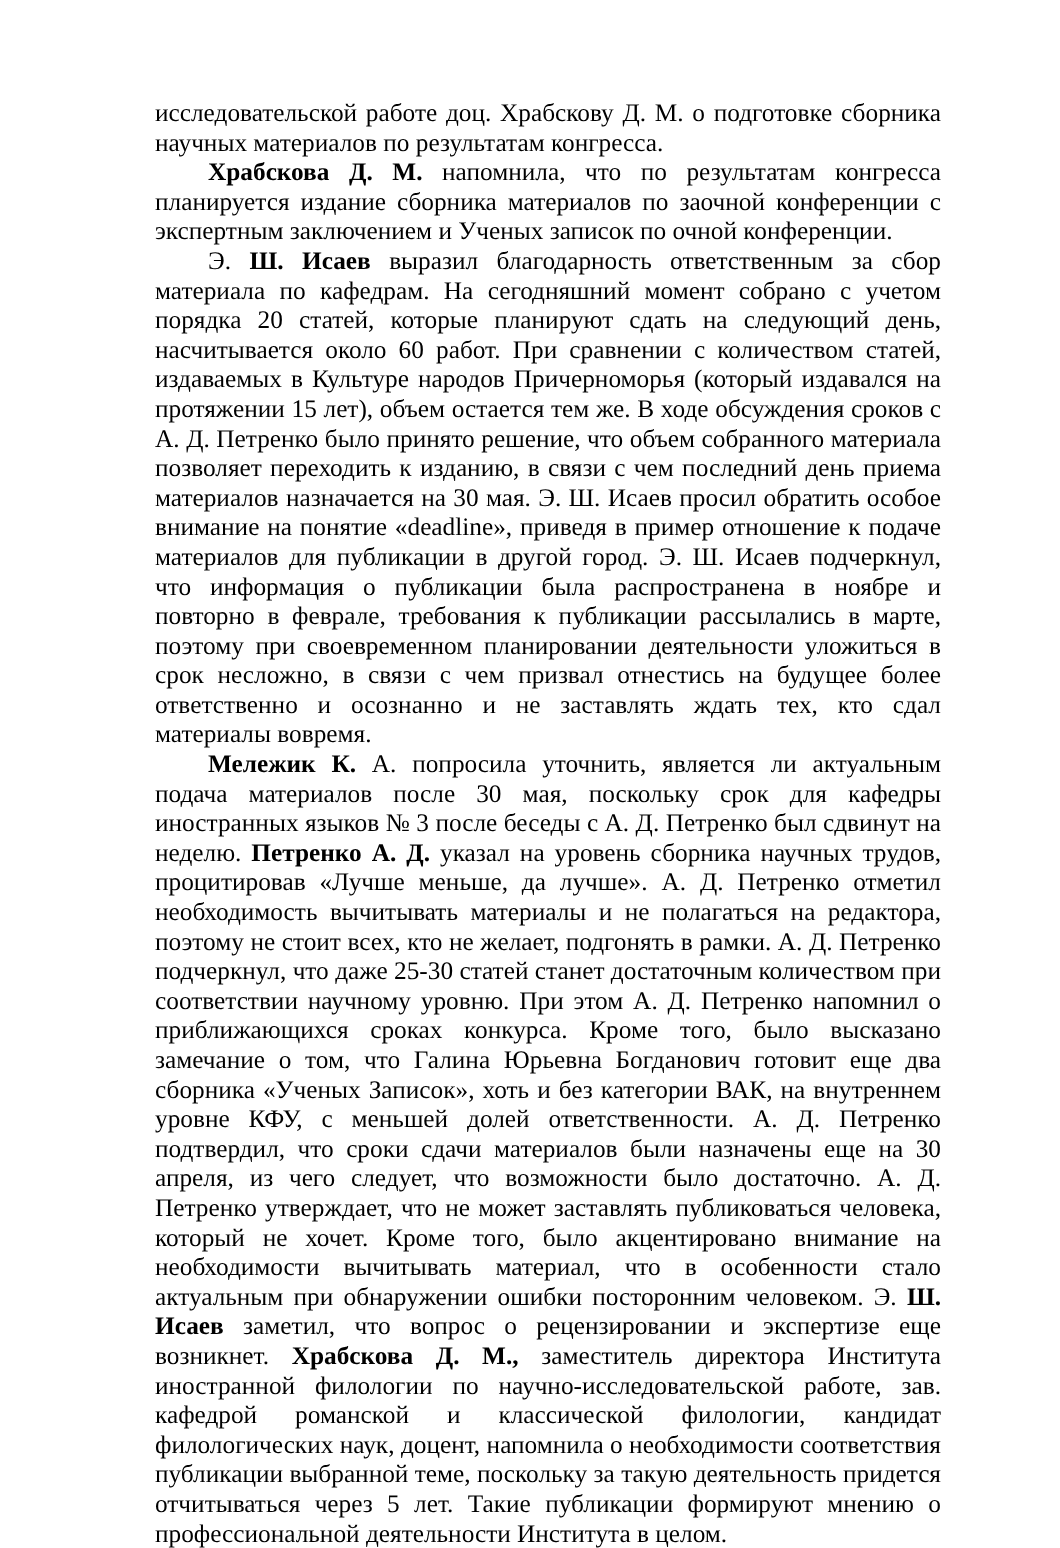исследовательской работе доц. Храбскову Д. М. о подготовке сборника научных материалов по результатам конгресса.
Храбскова Д. М. напомнила, что по результатам конгресса планируется издание сборника материалов по заочной конференции с экспертным заключением и Ученых записок по очной конференции.
Э. Ш. Исаев выразил благодарность ответственным за сбор материала по кафедрам. На сегодняшний момент собрано с учетом порядка 20 статей, которые планируют сдать на следующий день, насчитывается около 60 работ. При сравнении с количеством статей, издаваемых в Культуре народов Причерноморья (который издавался на протяжении 15 лет), объем остается тем же. В ходе обсуждения сроков с А. Д. Петренко было принято решение, что объем собранного материала позволяет переходить к изданию, в связи с чем последний день приема материалов назначается на 30 мая. Э. Ш. Исаев просил обратить особое внимание на понятие «deadline», приведя в пример отношение к подаче материалов для публикации в другой город. Э. Ш. Исаев подчеркнул, что информация о публикации была распространена в ноябре и повторно в феврале, требования к публикации рассылались в марте, поэтому при своевременном планировании деятельности уложиться в срок несложно, в связи с чем призвал отнестись на будущее более ответственно и осознанно и не заставлять ждать тех, кто сдал материалы вовремя.
Мележик К. А. попросила уточнить, является ли актуальным подача материалов после 30 мая, поскольку срок для кафедры иностранных языков № 3 после беседы с А. Д. Петренко был сдвинут на неделю. Петренко А. Д. указал на уровень сборника научных трудов, процитировав «Лучше меньше, да лучше». А. Д. Петренко отметил необходимость вычитывать материалы и не полагаться на редактора, поэтому не стоит всех, кто не желает, подгонять в рамки. А. Д. Петренко подчеркнул, что даже 25-30 статей станет достаточным количеством при соответствии научному уровню. При этом А. Д. Петренко напомнил о приближающихся сроках конкурса. Кроме того, было высказано замечание о том, что Галина Юрьевна Богданович готовит еще два сборника «Ученых Записок», хоть и без категории ВАК, на внутреннем уровне КФУ, с меньшей долей ответственности. А. Д. Петренко подтвердил, что сроки сдачи материалов были назначены еще на 30 апреля, из чего следует, что возможности было достаточно. А. Д. Петренко утверждает, что не может заставлять публиковаться человека, который не хочет. Кроме того, было акцентировано внимание на необходимости вычитывать материал, что в особенности стало актуальным при обнаружении ошибки посторонним человеком. Э. Ш. Исаев заметил, что вопрос о рецензировании и экспертизе еще возникнет. Храбскова Д. М., заместитель директора Института иностранной филологии по научно-исследовательской работе, зав. кафедрой романской и классической филологии, кандидат филологических наук, доцент, напомнила о необходимости соответствия публикации выбранной теме, поскольку за такую деятельность придется отчитываться через 5 лет. Такие публикации формируют мнению о профессиональной деятельности Института в целом.